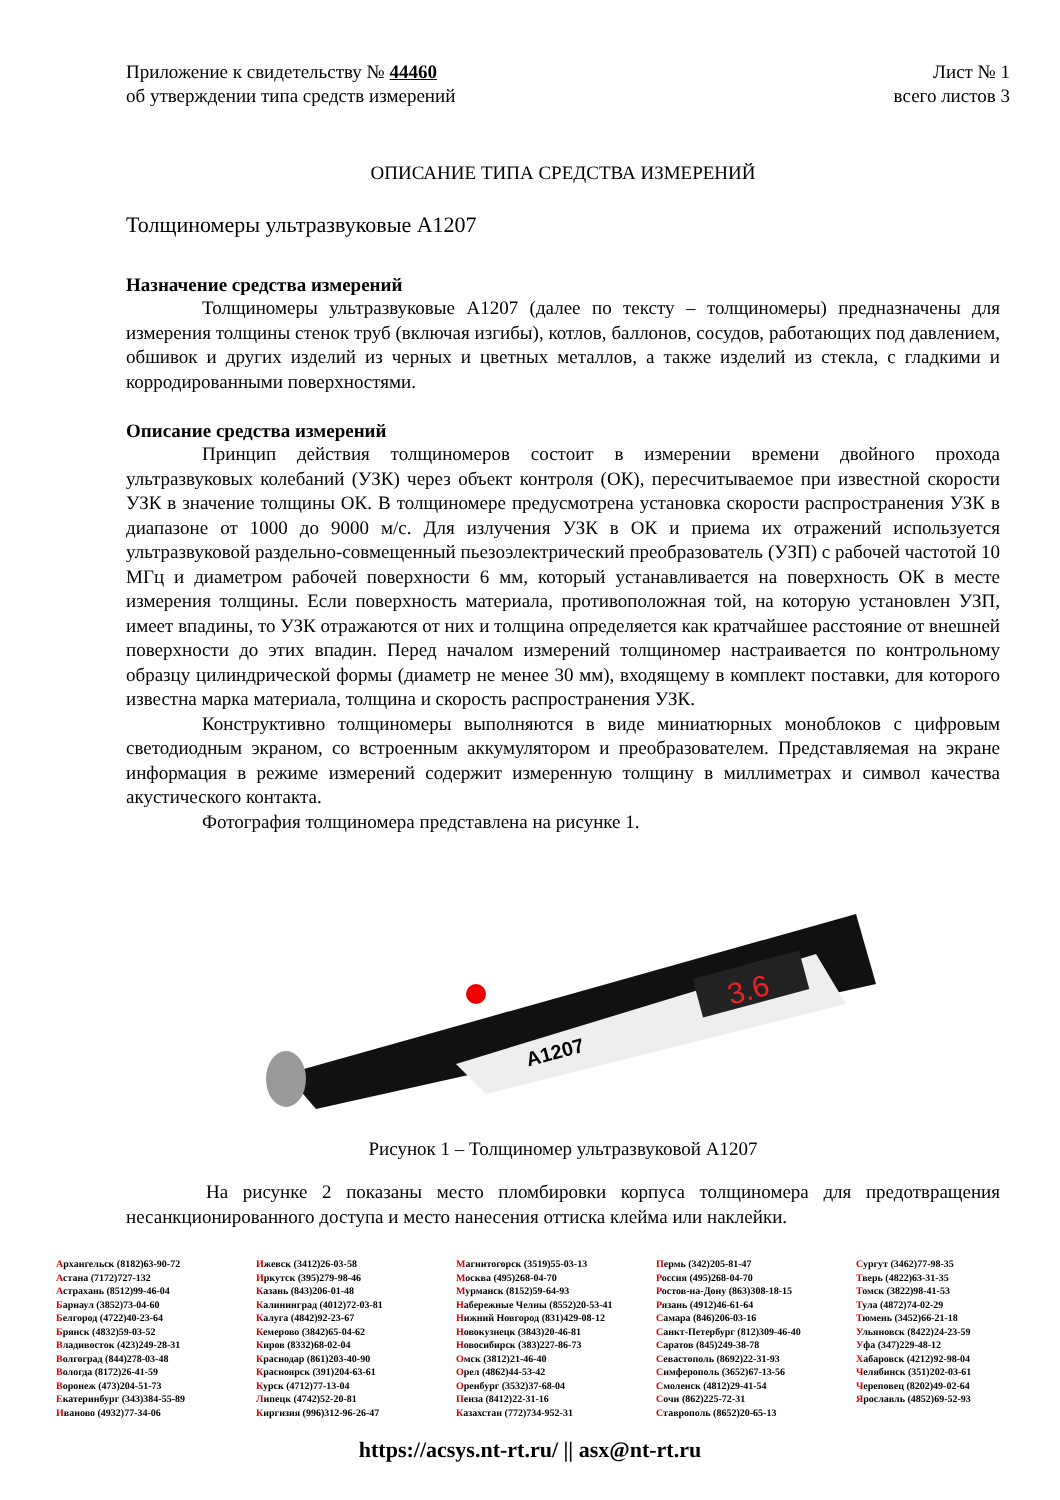Приложение к свидетельству № 44460
об утверждении типа средств измерений
Лист № 1
всего листов 3
ОПИСАНИЕ ТИПА СРЕДСТВА ИЗМЕРЕНИЙ
Толщиномеры ультразвуковые А1207
Назначение средства измерений
Толщиномеры ультразвуковые А1207 (далее по тексту – толщиномеры) предназначены для измерения толщины стенок труб (включая изгибы), котлов, баллонов, сосудов, работающих под давлением, обшивок и других изделий из черных и цветных металлов, а также изделий из стекла, с гладкими и корродированными поверхностями.
Описание средства измерений
Принцип действия толщиномеров состоит в измерении времени двойного прохода ультразвуковых колебаний (УЗК) через объект контроля (ОК), пересчитываемое при известной скорости УЗК в значение толщины ОК. В толщиномере предусмотрена установка скорости распространения УЗК в диапазоне от 1000 до 9000 м/с. Для излучения УЗК в ОК и приема их отражений используется ультразвуковой раздельно-совмещенный пьезоэлектрический преобразователь (УЗП) с рабочей частотой 10 МГц и диаметром рабочей поверхности 6 мм, который устанавливается на поверхность ОК в месте измерения толщины. Если поверхность материала, противоположная той, на которую установлен УЗП, имеет впадины, то УЗК отражаются от них и толщина определяется как кратчайшее расстояние от внешней поверхности до этих впадин. Перед началом измерений толщиномер настраивается по контрольному образцу цилиндрической формы (диаметр не менее 30 мм), входящему в комплект поставки, для которого известна марка материала, толщина и скорость распространения УЗК.
Конструктивно толщиномеры выполняются в виде миниатюрных моноблоков с цифровым светодиодным экраном, со встроенным аккумулятором и преобразователем. Представляемая на экране информация в режиме измерений содержит измеренную толщину в миллиметрах и символ качества акустического контакта.
Фотография толщиномера представлена на рисунке 1.
3.6
A1207
Рисунок 1 – Толщиномер ультразвуковой А1207
На рисунке 2 показаны место пломбировки корпуса толщиномера для предотвращения несанкционированного доступа и место нанесения оттиска клейма или наклейки.
Архангельск (8182)63-90-72
Астана (7172)727-132
Астрахань (8512)99-46-04
Барнаул (3852)73-04-60
Белгород (4722)40-23-64
Брянск (4832)59-03-52
Владивосток (423)249-28-31
Волгоград (844)278-03-48
Вологда (8172)26-41-59
Воронеж (473)204-51-73
Екатеринбург (343)384-55-89
Иваново (4932)77-34-06
Ижевск (3412)26-03-58
Иркутск (395)279-98-46
Казань (843)206-01-48
Калининград (4012)72-03-81
Калуга (4842)92-23-67
Кемерово (3842)65-04-62
Киров (8332)68-02-04
Краснодар (861)203-40-90
Красноярск (391)204-63-61
Курск (4712)77-13-04
Липецк (4742)52-20-81
Киргизия (996)312-96-26-47
Магнитогорск (3519)55-03-13
Москва (495)268-04-70
Мурманск (8152)59-64-93
Набережные Челны (8552)20-53-41
Нижний Новгород (831)429-08-12
Новокузнецк (3843)20-46-81
Новосибирск (383)227-86-73
Омск (3812)21-46-40
Орел (4862)44-53-42
Оренбург (3532)37-68-04
Пенза (8412)22-31-16
Казахстан (772)734-952-31
Пермь (342)205-81-47
Россия (495)268-04-70
Ростов-на-Дону (863)308-18-15
Рязань (4912)46-61-64
Самара (846)206-03-16
Санкт-Петербург (812)309-46-40
Саратов (845)249-38-78
Севастополь (8692)22-31-93
Симферополь (3652)67-13-56
Смоленск (4812)29-41-54
Сочи (862)225-72-31
Ставрополь (8652)20-65-13
Сургут (3462)77-98-35
Тверь (4822)63-31-35
Томск (3822)98-41-53
Тула (4872)74-02-29
Тюмень (3452)66-21-18
Ульяновск (8422)24-23-59
Уфа (347)229-48-12
Хабаровск (4212)92-98-04
Челябинск (351)202-03-61
Череповец (8202)49-02-64
Ярославль (4852)69-52-93
https://acsys.nt-rt.ru/ || asx@nt-rt.ru